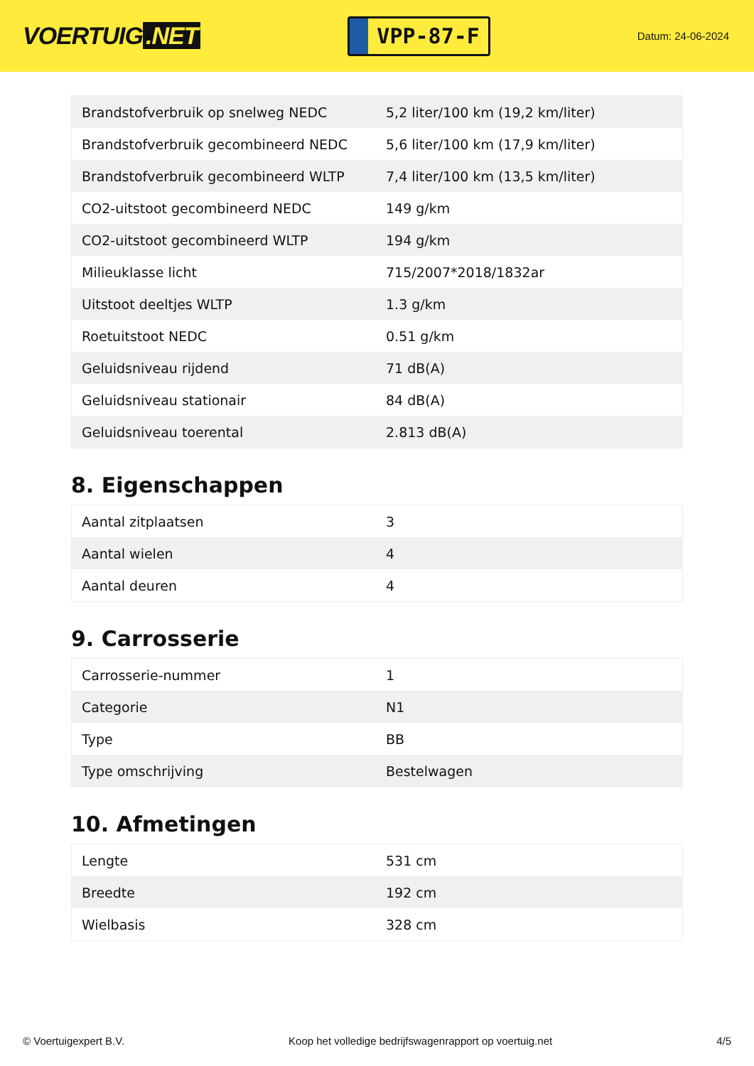VOERTUIG.NET
VPP-87-F
Datum: 24-06-2024
| Brandstofverbruik op snelweg NEDC | 5,2 liter/100 km (19,2 km/liter) |
| Brandstofverbruik gecombineerd NEDC | 5,6 liter/100 km (17,9 km/liter) |
| Brandstofverbruik gecombineerd WLTP | 7,4 liter/100 km (13,5 km/liter) |
| CO2-uitstoot gecombineerd NEDC | 149 g/km |
| CO2-uitstoot gecombineerd WLTP | 194 g/km |
| Milieuklasse licht | 715/2007*2018/1832ar |
| Uitstoot deeltjes WLTP | 1.3 g/km |
| Roetuitstoot NEDC | 0.51 g/km |
| Geluidsniveau rijdend | 71 dB(A) |
| Geluidsniveau stationair | 84 dB(A) |
| Geluidsniveau toerental | 2.813 dB(A) |
8. Eigenschappen
| Aantal zitplaatsen | 3 |
| Aantal wielen | 4 |
| Aantal deuren | 4 |
9. Carrosserie
| Carrosserie-nummer | 1 |
| Categorie | N1 |
| Type | BB |
| Type omschrijving | Bestelwagen |
10. Afmetingen
| Lengte | 531 cm |
| Breedte | 192 cm |
| Wielbasis | 328 cm |
© Voertuigexpert B.V. Koop het volledige bedrijfswagenrapport op voertuig.net 4/5